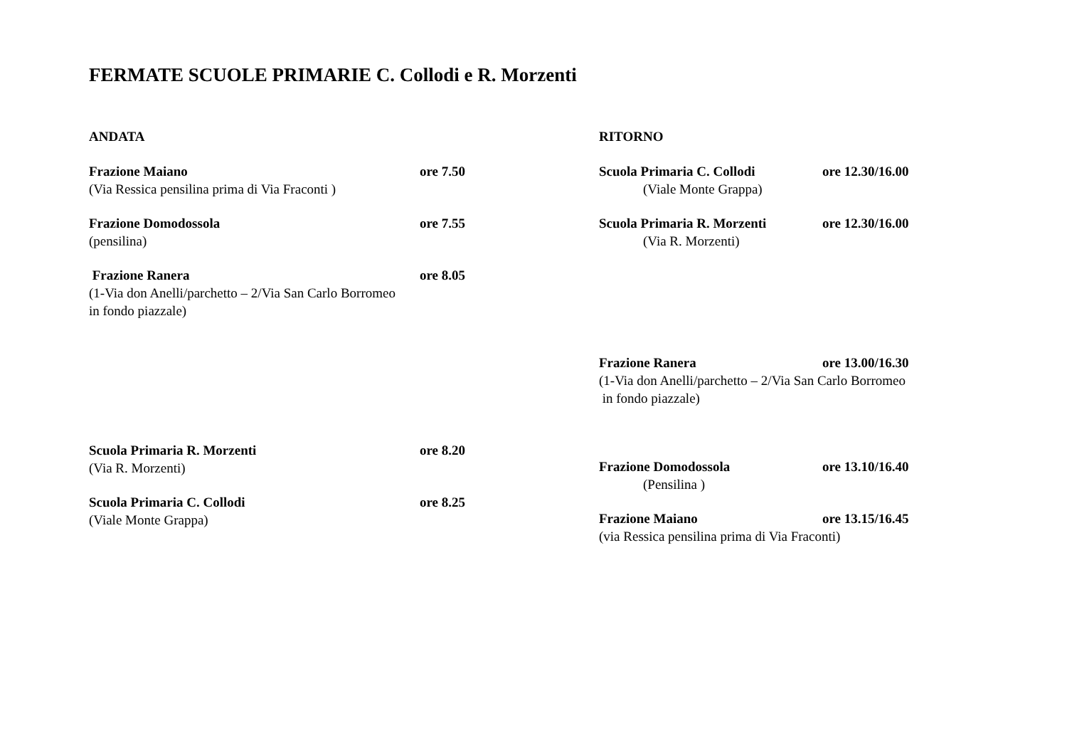FERMATE SCUOLE PRIMARIE C. Collodi e R. Morzenti
ANDATA
Frazione Maiano ore 7.50
(Via Ressica pensilina prima di Via Fraconti )
Frazione Domodossola ore 7.55
(pensilina)
Frazione Ranera ore 8.05
(1-Via don Anelli/parchetto – 2/Via San Carlo Borromeo
in fondo piazzale)
Scuola Primaria R. Morzenti ore 8.20
(Via R. Morzenti)
Scuola Primaria C. Collodi ore 8.25
(Viale Monte Grappa)
RITORNO
Scuola Primaria C. Collodi ore 12.30/16.00
(Viale Monte Grappa)
Scuola Primaria R. Morzenti ore 12.30/16.00
(Via R. Morzenti)
Frazione Ranera ore 13.00/16.30
(1-Via don Anelli/parchetto – 2/Via San Carlo Borromeo
in fondo piazzale)
Frazione Domodossola ore 13.10/16.40
(Pensilina )
Frazione Maiano ore 13.15/16.45
(via Ressica pensilina prima di Via Fraconti)